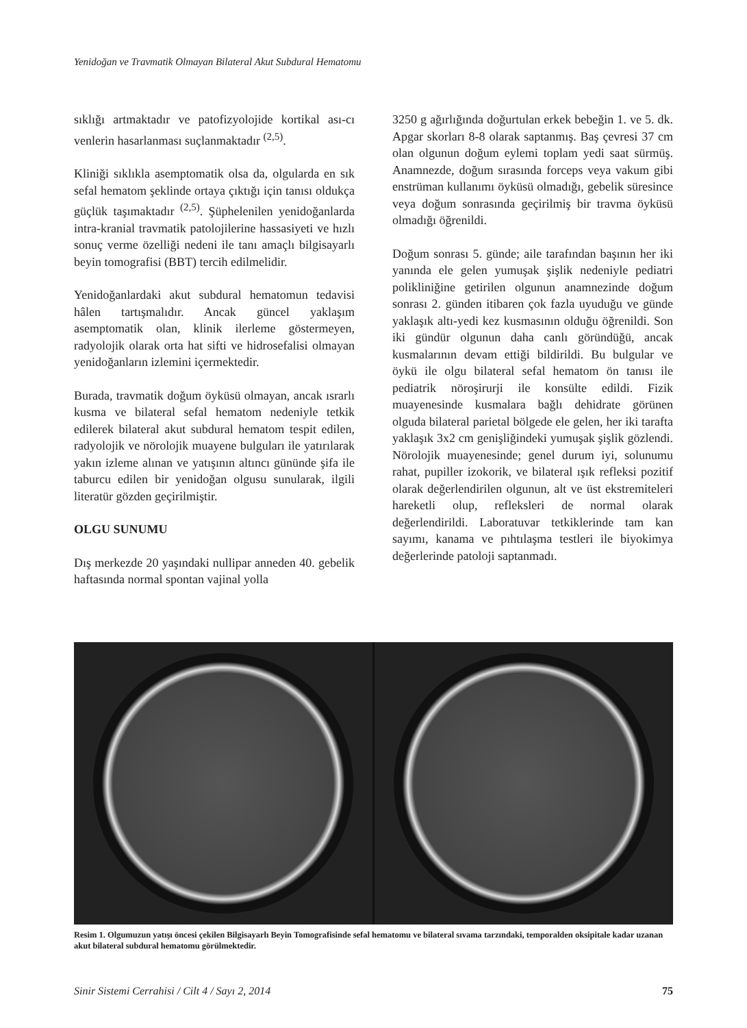Yenidoğan ve Travmatik Olmayan Bilateral Akut Subdural Hematomu
sıklığı artmaktadır ve patofizyolojide kortikal ası-cı venlerin hasarlanması suçlanmaktadır <sup>(2,5)</sup>.
Kliniği sıklıkla asemptomatik olsa da, olgularda en sık sefal hematom şeklinde ortaya çıktığı için tanısı oldukça güçlük taşımaktadır <sup>(2,5)</sup>. Şüphelenilen yenidoğanlarda intra-kranial travmatik patolojilerine hassasiyeti ve hızlı sonuç verme özelliği nedeni ile tanı amaçlı bilgisayarlı beyin tomografisi (BBT) tercih edilmelidir.
Yenidoğanlardaki akut subdural hematomun tedavisi hâlen tartışmalıdır. Ancak güncel yaklaşım asemptomatik olan, klinik ilerleme göstermeyen, radyolojik olarak orta hat sifti ve hidrosefalisi olmayan yenidoğanların izlemini içermektedir.
Burada, travmatik doğum öyküsü olmayan, ancak ısrarlı kusma ve bilateral sefal hematom nedeniyle tetkik edilerek bilateral akut subdural hematom tespit edilen, radyolojik ve nörolojik muayene bulguları ile yatırılarak yakın izleme alınan ve yatışının altıncı gününde şifa ile taburcu edilen bir yenidoğan olgusu sunularak, ilgili literatür gözden geçirilmiştir.
OLGU SUNUMU
Dış merkezde 20 yaşındaki nullipar anneden 40. gebelik haftasında normal spontan vajinal yolla
3250 g ağırlığında doğurtulan erkek bebeğin 1. ve 5. dk. Apgar skorları 8-8 olarak saptanmış. Baş çevresi 37 cm olan olgunun doğum eylemi toplam yedi saat sürmüş. Anamnezde, doğum sırasında forceps veya vakum gibi enstrüman kullanımı öyküsü olmadığı, gebelik süresince veya doğum sonrasında geçirilmiş bir travma öyküsü olmadığı öğrenildi.
Doğum sonrası 5. günde; aile tarafından başının her iki yanında ele gelen yumuşak şişlik nedeniyle pediatri polikliniğine getirilen olgunun anamnezinde doğum sonrası 2. günden itibaren çok fazla uyuduğu ve günde yaklaşık altı-yedi kez kusmasının olduğu öğrenildi. Son iki gündür olgunun daha canlı göründüğü, ancak kusmalarının devam ettiği bildirildi. Bu bulgular ve öykü ile olgu bilateral sefal hematom ön tanısı ile pediatrik nöroşirurji ile konsülte edildi. Fizik muayenesinde kusmalara bağlı dehidrate görünen olguda bilateral parietal bölgede ele gelen, her iki tarafta yaklaşık 3x2 cm genişliğindeki yumuşak şişlik gözlendi. Nörolojik muayenesinde; genel durum iyi, solunumu rahat, pupiller izokorik, ve bilateral ışık refleksi pozitif olarak değerlendirilen olgunun, alt ve üst ekstremiteleri hareketli olup, refleksleri de normal olarak değerlendirildi. Laboratuvar tetkiklerinde tam kan sayımı, kanama ve pıhtılaşma testleri ile biyokimya değerlerinde patoloji saptanmadı.
Resim 1. Olgumuzun yatışı öncesi çekilen Bilgisayarlı Beyin Tomografisinde sefal hematomu ve bilateral sıvama tarzındaki, temporalden oksipitale kadar uzanan akut bilateral subdural hematomu görülmektedir.
Sinir Sistemi Cerrahisi / Cilt 4 / Sayı 2, 2014 75